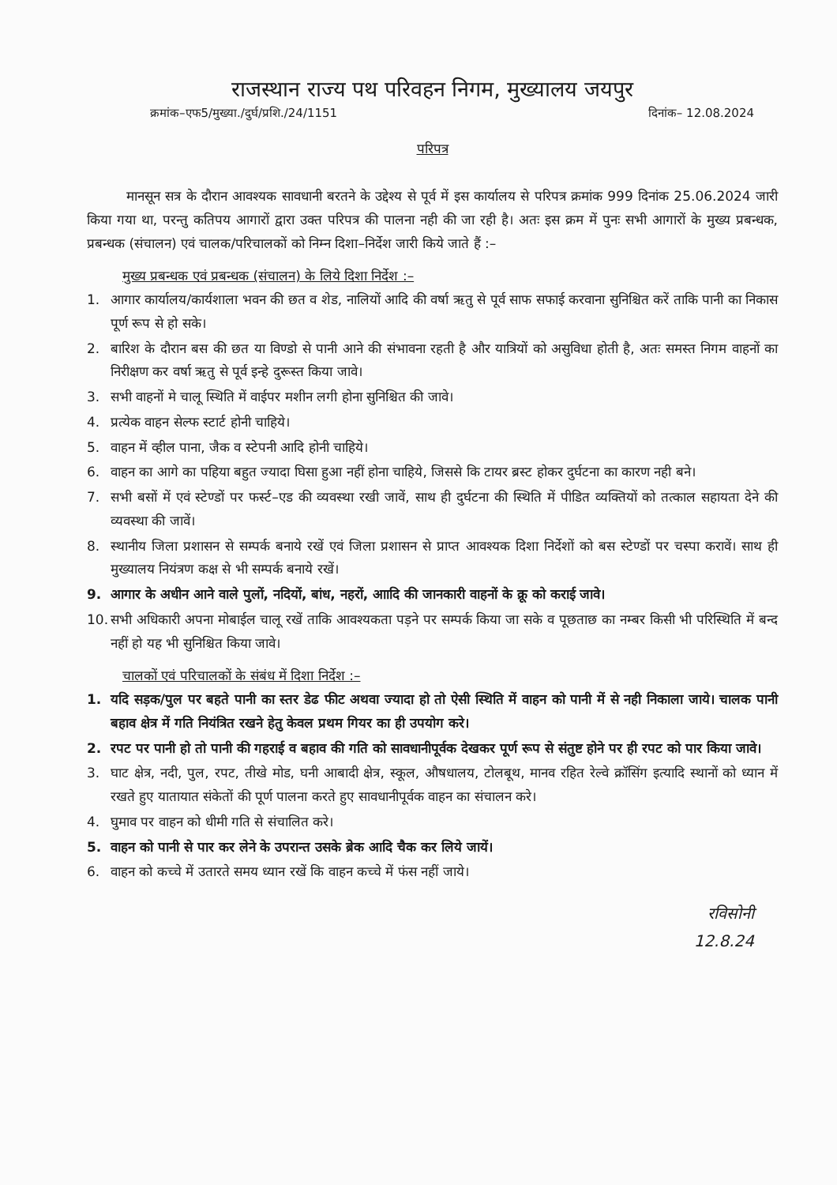राजस्थान राज्य पथ परिवहन निगम, मुख्यालय जयपुर
क्रमांक–एफ5/मुख्या./दुर्घ/प्रशि./24/1151 दिनांक– 12.08.2024
परिपत्र
मानसून सत्र के दौरान आवश्यक सावधानी बरतने के उद्देश्य से पूर्व में इस कार्यालय से परिपत्र क्रमांक 999 दिनांक 25.06.2024 जारी किया गया था, परन्तु कतिपय आगारों द्वारा उक्त परिपत्र की पालना नही की जा रही है। अतः इस क्रम में पुनः सभी आगारों के मुख्य प्रबन्धक, प्रबन्धक (संचालन) एवं चालक/परिचालकों को निम्न दिशा–निर्देश जारी किये जाते हैं :–
मुख्य प्रबन्धक एवं प्रबन्धक (संचालन) के लिये दिशा निर्देश :–
1. आगार कार्यालय/कार्यशाला भवन की छत व शेड, नालियों आदि की वर्षा ऋतु से पूर्व साफ सफाई करवाना सुनिश्चित करें ताकि पानी का निकास पूर्ण रूप से हो सके।
2. बारिश के दौरान बस की छत या विण्डो से पानी आने की संभावना रहती है और यात्रियों को असुविधा होती है, अतः समस्त निगम वाहनों का निरीक्षण कर वर्षा ऋतु से पूर्व इन्हे दुरूस्त किया जावे।
3. सभी वाहनों मे चालू स्थिति में वाईपर मशीन लगी होना सुनिश्चित की जावे।
4. प्रत्येक वाहन सेल्फ स्टार्ट होनी चाहिये।
5. वाहन में व्हील पाना, जैक व स्टेपनी आदि होनी चाहिये।
6. वाहन का आगे का पहिया बहुत ज्यादा घिसा हुआ नहीं होना चाहिये, जिससे कि टायर ब्रस्ट होकर दुर्घटना का कारण नही बने।
7. सभी बसों में एवं स्टेण्डों पर फर्स्ट–एड की व्यवस्था रखी जावें, साथ ही दुर्घटना की स्थिति में पीडित व्यक्तियों को तत्काल सहायता देने की व्यवस्था की जावें।
8. स्थानीय जिला प्रशासन से सम्पर्क बनाये रखें एवं जिला प्रशासन से प्राप्त आवश्यक दिशा निर्देशों को बस स्टेण्डों पर चस्पा करावें। साथ ही मुख्यालय नियंत्रण कक्ष से भी सम्पर्क बनाये रखें।
9. आगार के अधीन आने वाले पुलों, नदियों, बांध, नहरों, आादि की जानकारी वाहनों के क्रू को कराई जावे।
10. सभी अधिकारी अपना मोबाईल चालू रखें ताकि आवश्यकता पड़ने पर सम्पर्क किया जा सके व पूछताछ का नम्बर किसी भी परिस्थिति में बन्द नहीं हो यह भी सुनिश्चित किया जावे।
चालकों एवं परिचालकों के संबंध में दिशा निर्देश :–
1. यदि सड़क/पुल पर बहते पानी का स्तर डेढ फीट अथवा ज्यादा हो तो ऐसी स्थिति में वाहन को पानी में से नही निकाला जाये। चालक पानी बहाव क्षेत्र में गति नियंत्रित रखने हेतु केवल प्रथम गियर का ही उपयोग करे।
2. रपट पर पानी हो तो पानी की गहराई व बहाव की गति को सावधानीपूर्वक देखकर पूर्ण रूप से संतुष्ट होने पर ही रपट को पार किया जावे।
3. घाट क्षेत्र, नदी, पुल, रपट, तीखे मोड, घनी आबादी क्षेत्र, स्कूल, औषधालय, टोलबूथ, मानव रहित रेल्वे क्रॉसिंग इत्यादि स्थानों को ध्यान में रखते हुए यातायात संकेतों की पूर्ण पालना करते हुए सावधानीपूर्वक वाहन का संचालन करे।
4. घुमाव पर वाहन को धीमी गति से संचालित करे।
5. वाहन को पानी से पार कर लेने के उपरान्त उसके ब्रेक आदि चैक कर लिये जायें।
6. वाहन को कच्चे में उतारते समय ध्यान रखें कि वाहन कच्चे में फंस नहीं जाये।
रविसोनी
12.8.24